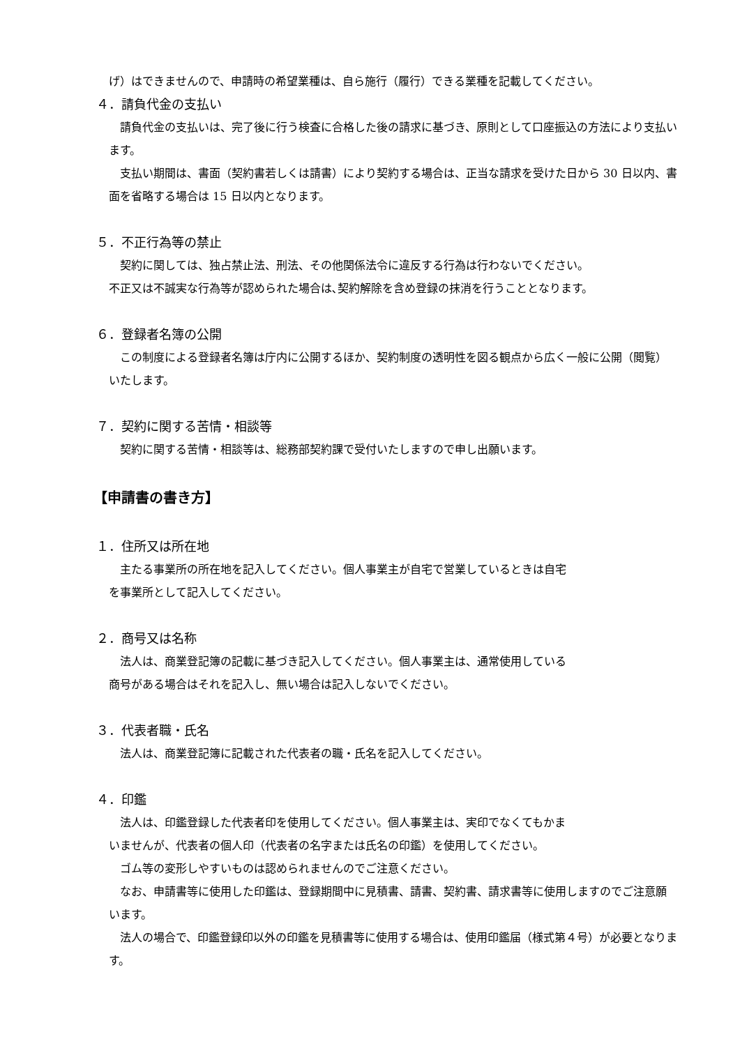げ）はできませんので、申請時の希望業種は、自ら施行（履行）できる業種を記載してください。
４．請負代金の支払い
請負代金の支払いは、完了後に行う検査に合格した後の請求に基づき、原則として口座振込の方法により支払います。
支払い期間は、書面（契約書若しくは請書）により契約する場合は、正当な請求を受けた日から 30 日以内、書面を省略する場合は 15 日以内となります。
５．不正行為等の禁止
契約に関しては、独占禁止法、刑法、その他関係法令に違反する行為は行わないでください。
不正又は不誠実な行為等が認められた場合は､契約解除を含め登録の抹消を行うこととなります。
６．登録者名簿の公開
この制度による登録者名簿は庁内に公開するほか、契約制度の透明性を図る観点から広く一般に公開（閲覧）いたします。
７．契約に関する苦情・相談等
契約に関する苦情・相談等は、総務部契約課で受付いたしますので申し出願います。
【申請書の書き方】
１．住所又は所在地
主たる事業所の所在地を記入してください。個人事業主が自宅で営業しているときは自宅
を事業所として記入してください。
２．商号又は名称
法人は、商業登記簿の記載に基づき記入してください。個人事業主は、通常使用している
商号がある場合はそれを記入し、無い場合は記入しないでください。
３．代表者職・氏名
法人は、商業登記簿に記載された代表者の職・氏名を記入してください。
４．印鑑
法人は、印鑑登録した代表者印を使用してください。個人事業主は、実印でなくてもかま
いませんが、代表者の個人印（代表者の名字または氏名の印鑑）を使用してください。
ゴム等の変形しやすいものは認められませんのでご注意ください。
なお、申請書等に使用した印鑑は、登録期間中に見積書、請書、契約書、請求書等に使用しますのでご注意願います。
法人の場合で、印鑑登録印以外の印鑑を見積書等に使用する場合は、使用印鑑届（様式第４号）が必要となります。